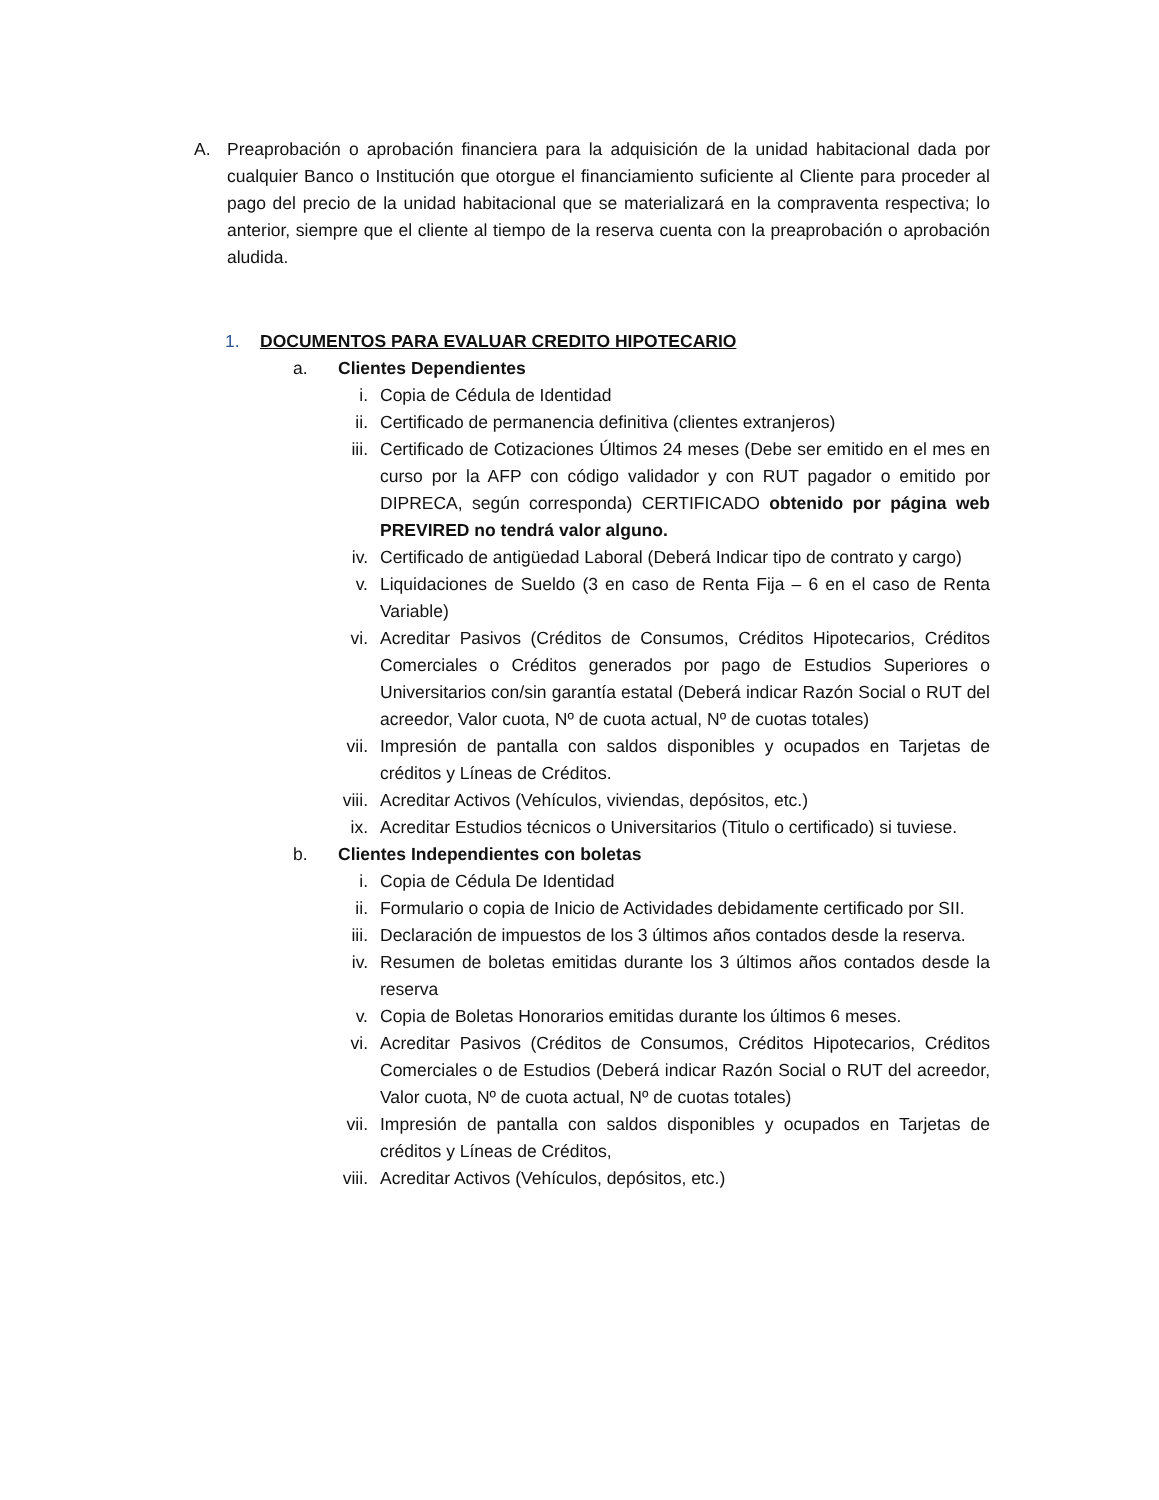A. Preaprobación o aprobación financiera para la adquisición de la unidad habitacional dada por cualquier Banco o Institución que otorgue el financiamiento suficiente al Cliente para proceder al pago del precio de la unidad habitacional que se materializará en la compraventa respectiva; lo anterior, siempre que el cliente al tiempo de la reserva cuenta con la preaprobación o aprobación aludida.
1. DOCUMENTOS PARA EVALUAR CREDITO HIPOTECARIO
a. Clientes Dependientes
i. Copia de Cédula de Identidad
ii. Certificado de permanencia definitiva (clientes extranjeros)
iii. Certificado de Cotizaciones Últimos 24 meses (Debe ser emitido en el mes en curso por la AFP con código validador y con RUT pagador o emitido por DIPRECA, según corresponda) CERTIFICADO obtenido por página web PREVIRED no tendrá valor alguno.
iv. Certificado de antigüedad Laboral (Deberá Indicar tipo de contrato y cargo)
v. Liquidaciones de Sueldo (3 en caso de Renta Fija – 6 en el caso de Renta Variable)
vi. Acreditar Pasivos (Créditos de Consumos, Créditos Hipotecarios, Créditos Comerciales o Créditos generados por pago de Estudios Superiores o Universitarios con/sin garantía estatal (Deberá indicar Razón Social o RUT del acreedor, Valor cuota, Nº de cuota actual, Nº de cuotas totales)
vii. Impresión de pantalla con saldos disponibles y ocupados en Tarjetas de créditos y Líneas de Créditos.
viii. Acreditar Activos (Vehículos, viviendas, depósitos, etc.)
ix. Acreditar Estudios técnicos o Universitarios (Titulo o certificado) si tuviese.
b. Clientes Independientes con boletas
i. Copia de Cédula De Identidad
ii. Formulario o copia de Inicio de Actividades debidamente certificado por SII.
iii. Declaración de impuestos de los 3 últimos años contados desde la reserva.
iv. Resumen de boletas emitidas durante los 3 últimos años contados desde la reserva
v. Copia de Boletas Honorarios emitidas durante los últimos 6 meses.
vi. Acreditar Pasivos (Créditos de Consumos, Créditos Hipotecarios, Créditos Comerciales o de Estudios (Deberá indicar Razón Social o RUT del acreedor, Valor cuota, Nº de cuota actual, Nº de cuotas totales)
vii. Impresión de pantalla con saldos disponibles y ocupados en Tarjetas de créditos y Líneas de Créditos,
viii. Acreditar Activos (Vehículos, depósitos, etc.)